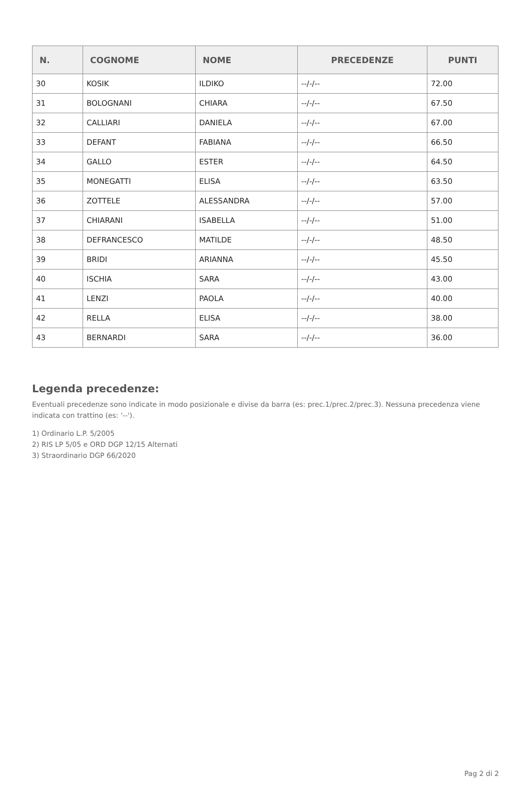| N. | COGNOME | NOME | PRECEDENZE | PUNTI |
| --- | --- | --- | --- | --- |
| 30 | KOSIK | ILDIKO | --/-/-- | 72.00 |
| 31 | BOLOGNANI | CHIARA | --/-/-- | 67.50 |
| 32 | CALLIARI | DANIELA | --/-/-- | 67.00 |
| 33 | DEFANT | FABIANA | --/-/-- | 66.50 |
| 34 | GALLO | ESTER | --/-/-- | 64.50 |
| 35 | MONEGATTI | ELISA | --/-/-- | 63.50 |
| 36 | ZOTTELE | ALESSANDRA | --/-/-- | 57.00 |
| 37 | CHIARANI | ISABELLA | --/-/-- | 51.00 |
| 38 | DEFRANCESCO | MATILDE | --/-/-- | 48.50 |
| 39 | BRIDI | ARIANNA | --/-/-- | 45.50 |
| 40 | ISCHIA | SARA | --/-/-- | 43.00 |
| 41 | LENZI | PAOLA | --/-/-- | 40.00 |
| 42 | RELLA | ELISA | --/-/-- | 38.00 |
| 43 | BERNARDI | SARA | --/-/-- | 36.00 |
Legenda precedenze:
Eventuali precedenze sono indicate in modo posizionale e divise da barra (es: prec.1/prec.2/prec.3). Nessuna precedenza viene indicata con trattino (es: '--').
1) Ordinario L.P. 5/2005
2) RIS LP 5/05 e ORD DGP 12/15 Alternati
3) Straordinario DGP 66/2020
Pag 2 di 2